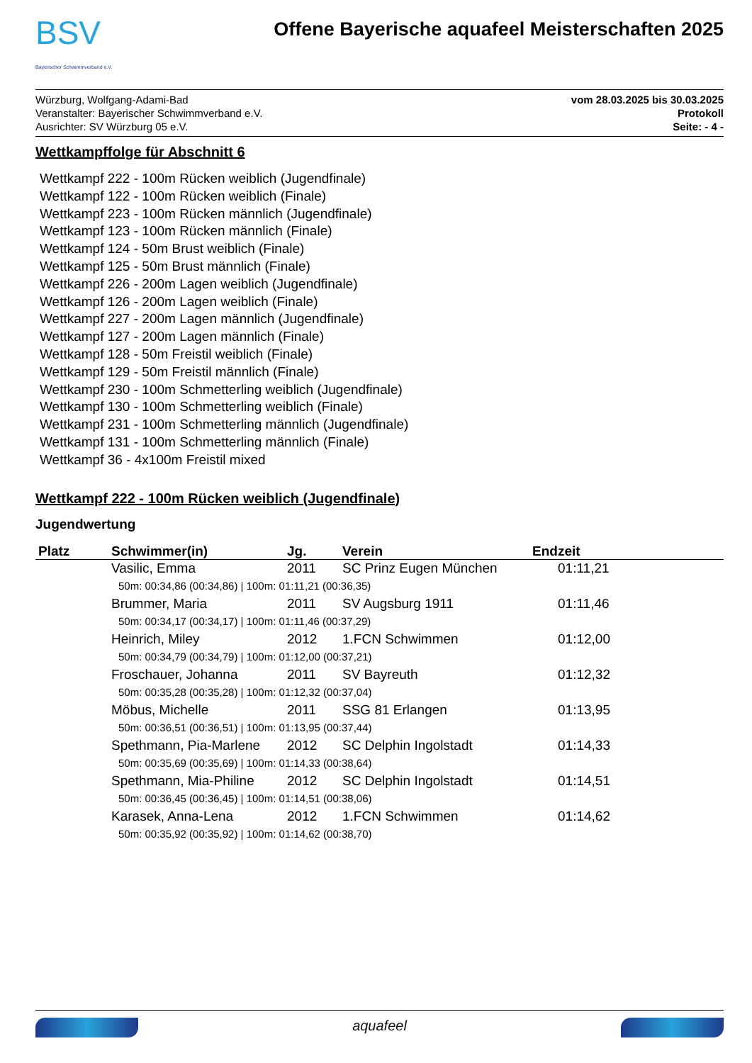BSV
Bayerischer Schwimmverband e.V.
Offene Bayerische aquafeel Meisterschaften 2025
Würzburg, Wolfgang-Adami-Bad
Veranstalter: Bayerischer Schwimmverband e.V.
Ausrichter: SV Würzburg 05 e.V.
vom 28.03.2025 bis 30.03.2025
Protokoll
Seite: - 4 -
Wettkampffolge für Abschnitt 6
Wettkampf 222 - 100m Rücken weiblich (Jugendfinale)
Wettkampf 122 - 100m Rücken weiblich (Finale)
Wettkampf 223 - 100m Rücken männlich (Jugendfinale)
Wettkampf 123 - 100m Rücken männlich (Finale)
Wettkampf 124 - 50m Brust weiblich (Finale)
Wettkampf 125 - 50m Brust männlich (Finale)
Wettkampf 226 - 200m Lagen weiblich (Jugendfinale)
Wettkampf 126 - 200m Lagen weiblich (Finale)
Wettkampf 227 - 200m Lagen männlich (Jugendfinale)
Wettkampf 127 - 200m Lagen männlich (Finale)
Wettkampf 128 - 50m Freistil weiblich (Finale)
Wettkampf 129 - 50m Freistil männlich (Finale)
Wettkampf 230 - 100m Schmetterling weiblich (Jugendfinale)
Wettkampf 130 - 100m Schmetterling weiblich (Finale)
Wettkampf 231 - 100m Schmetterling männlich (Jugendfinale)
Wettkampf 131 - 100m Schmetterling männlich (Finale)
Wettkampf 36 - 4x100m Freistil mixed
Wettkampf 222 - 100m Rücken weiblich (Jugendfinale)
Jugendwertung
| Platz | Schwimmer(in) | Jg. | Verein | Endzeit |
| --- | --- | --- | --- | --- |
| | Vasilic, Emma | 2011 | SC Prinz Eugen München | 01:11,21 |
| | 50m: 00:34,86 (00:34,86) / 100m: 01:11,21 (00:36,35) | | | |
| | Brummer, Maria | 2011 | SV Augsburg 1911 | 01:11,46 |
| | 50m: 00:34,17 (00:34,17) / 100m: 01:11,46 (00:37,29) | | | |
| | Heinrich, Miley | 2012 | 1.FCN Schwimmen | 01:12,00 |
| | 50m: 00:34,79 (00:34,79) / 100m: 01:12,00 (00:37,21) | | | |
| | Froschauer, Johanna | 2011 | SV Bayreuth | 01:12,32 |
| | 50m: 00:35,28 (00:35,28) / 100m: 01:12,32 (00:37,04) | | | |
| | Möbus, Michelle | 2011 | SSG 81 Erlangen | 01:13,95 |
| | 50m: 00:36,51 (00:36,51) / 100m: 01:13,95 (00:37,44) | | | |
| | Spethmann, Pia-Marlene | 2012 | SC Delphin Ingolstadt | 01:14,33 |
| | 50m: 00:35,69 (00:35,69) / 100m: 01:14,33 (00:38,64) | | | |
| | Spethmann, Mia-Philine | 2012 | SC Delphin Ingolstadt | 01:14,51 |
| | 50m: 00:36,45 (00:36,45) / 100m: 01:14,51 (00:38,06) | | | |
| | Karasek, Anna-Lena | 2012 | 1.FCN Schwimmen | 01:14,62 |
| | 50m: 00:35,92 (00:35,92) / 100m: 01:14,62 (00:38,70) | | | |
aquafeel